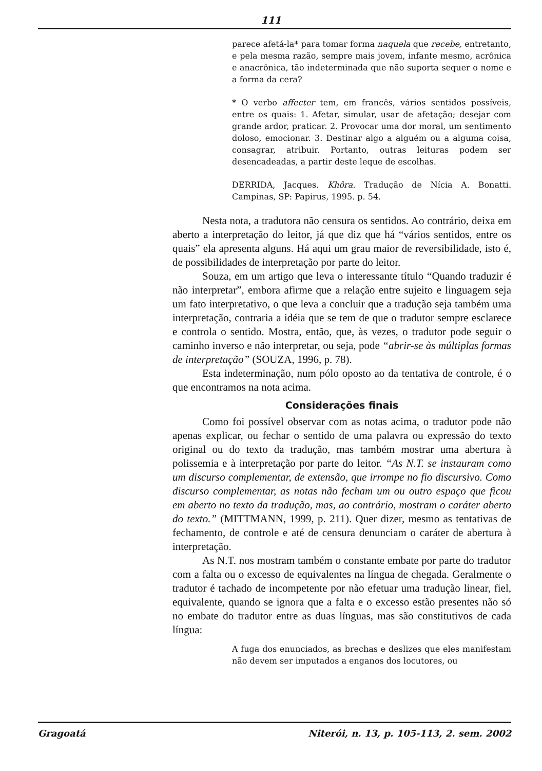111
parece afetá-la* para tomar forma naquela que recebe, entretanto, e pela mesma razão, sempre mais jovem, infante mesmo, acrônica e anacrônica, tão indeterminada que não suporta sequer o nome e a forma da cera?
* O verbo affecter tem, em francês, vários sentidos possíveis, entre os quais: 1. Afetar, simular, usar de afetação; desejar com grande ardor, praticar. 2. Provocar uma dor moral, um sentimento doloso, emocionar. 3. Destinar algo a alguém ou a alguma coisa, consagrar, atribuir. Portanto, outras leituras podem ser desencadeadas, a partir deste leque de escolhas.
DERRIDA, Jacques. Khôra. Tradução de Nícia A. Bonatti. Campinas, SP: Papirus, 1995. p. 54.
Nesta nota, a tradutora não censura os sentidos. Ao contrário, deixa em aberto a interpretação do leitor, já que diz que há “vários sentidos, entre os quais” ela apresenta alguns. Há aqui um grau maior de reversibilidade, isto é, de possibilidades de interpretação por parte do leitor.
Souza, em um artigo que leva o interessante título “Quando traduzir é não interpretar”, embora afirme que a relação entre sujeito e linguagem seja um fato interpretativo, o que leva a concluir que a tradução seja também uma interpretação, contraria a idéia que se tem de que o tradutor sempre esclarece e controla o sentido. Mostra, então, que, às vezes, o tradutor pode seguir o caminho inverso e não interpretar, ou seja, pode “abrir-se às múltiplas formas de interpretação” (SOUZA, 1996, p. 78).
Esta indeterminação, num pólo oposto ao da tentativa de controle, é o que encontramos na nota acima.
Considerações finais
Como foi possível observar com as notas acima, o tradutor pode não apenas explicar, ou fechar o sentido de uma palavra ou expressão do texto original ou do texto da tradução, mas também mostrar uma abertura à polissemia e à interpretação por parte do leitor. “As N.T. se instauram como um discurso complementar, de extensão, que irrompe no fio discursivo. Como discurso complementar, as notas não fecham um ou outro espaço que ficou em aberto no texto da tradução, mas, ao contrário, mostram o caráter aberto do texto.” (MITTMANN, 1999, p. 211). Quer dizer, mesmo as tentativas de fechamento, de controle e até de censura denunciam o caráter de abertura à interpretação.
As N.T. nos mostram também o constante embate por parte do tradutor com a falta ou o excesso de equivalentes na língua de chegada. Geralmente o tradutor é tachado de incompetente por não efetuar uma tradução linear, fiel, equivalente, quando se ignora que a falta e o excesso estão presentes não só no embate do tradutor entre as duas línguas, mas são constitutivos de cada língua:
A fuga dos enunciados, as brechas e deslizes que eles manifestam não devem ser imputados a enganos dos locutores, ou
Gragoatá Niterói, n. 13, p. 105-113, 2. sem. 2002